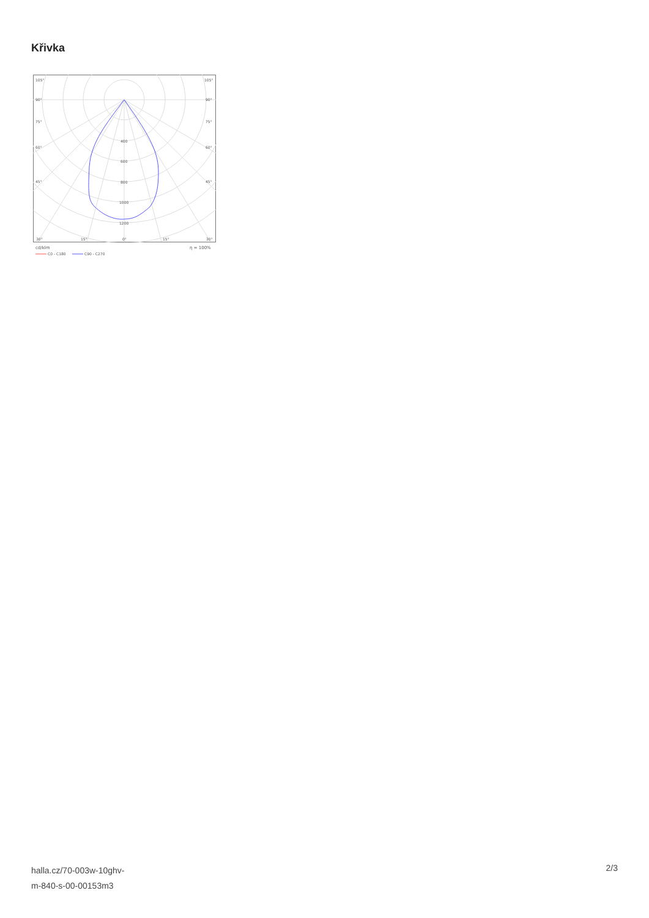Křivka
105°
105°
90°
90°
75°
75°
60°
60°
45°
45°
400
600
800
1000
1200
30°
15°
0°
15°
30°
cd/klm
η = 100%
C0 - C180
C90 - C270
halla.cz/70-003w-10ghv-
m-840-s-00-00153m3
2/3